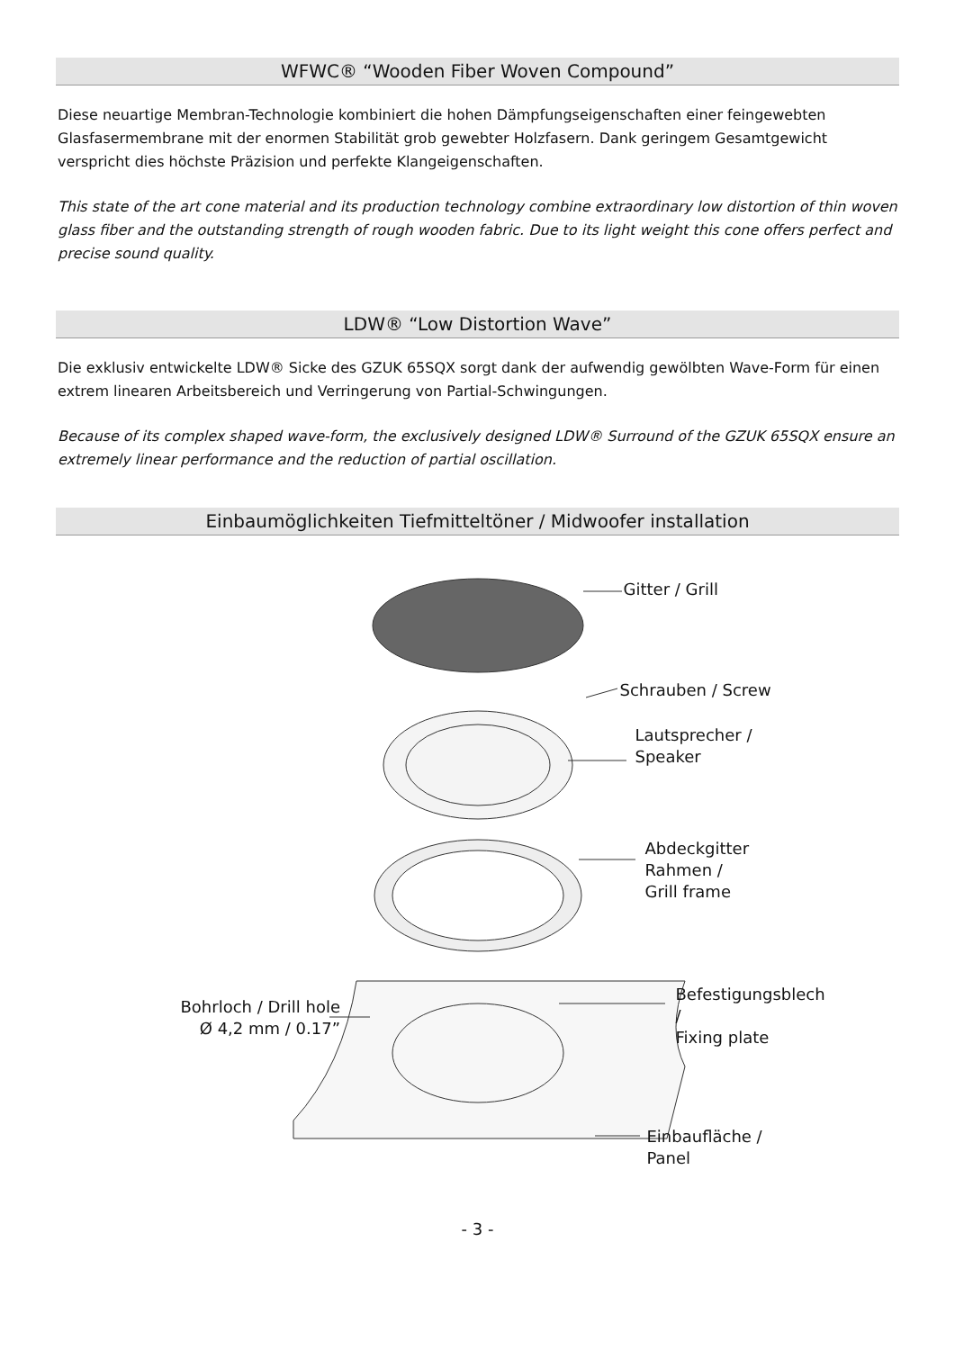WFWC® “Wooden Fiber Woven Compound”
Diese neuartige Membran-Technologie kombiniert die hohen Dämpfungseigenschaften einer feingewebten Glasfasermembrane mit der enormen Stabilität grob gewebter Holzfasern. Dank geringem Gesamtgewicht verspricht dies höchste Präzision und perfekte Klangeigenschaften.
This state of the art cone material and its production technology combine extraordinary low distortion of thin woven glass fiber and the outstanding strength of rough wooden fabric. Due to its light weight this cone offers perfect and precise sound quality.
LDW® “Low Distortion Wave”
Die exklusiv entwickelte LDW® Sicke des GZUK 65SQX sorgt dank der aufwendig gewölbten Wave-Form für einen extrem linearen Arbeitsbereich und Verringerung von Partial-Schwingungen.
Because of its complex shaped wave-form, the exclusively designed LDW® Surround of the GZUK 65SQX ensure an extremely linear performance and the reduction of partial oscillation.
Einbaumöglichkeiten Tiefmitteltöner / Midwoofer installation
Gitter / Grill
Schrauben / Screw
Lautsprecher /
Speaker
Abdeckgitter Rahmen /
Grill frame
Befestigungsblech /
Fixing plate
Bohrloch / Drill hole
Ø 4,2 mm / 0.17”
Einbaufläche / Panel
- 3 -